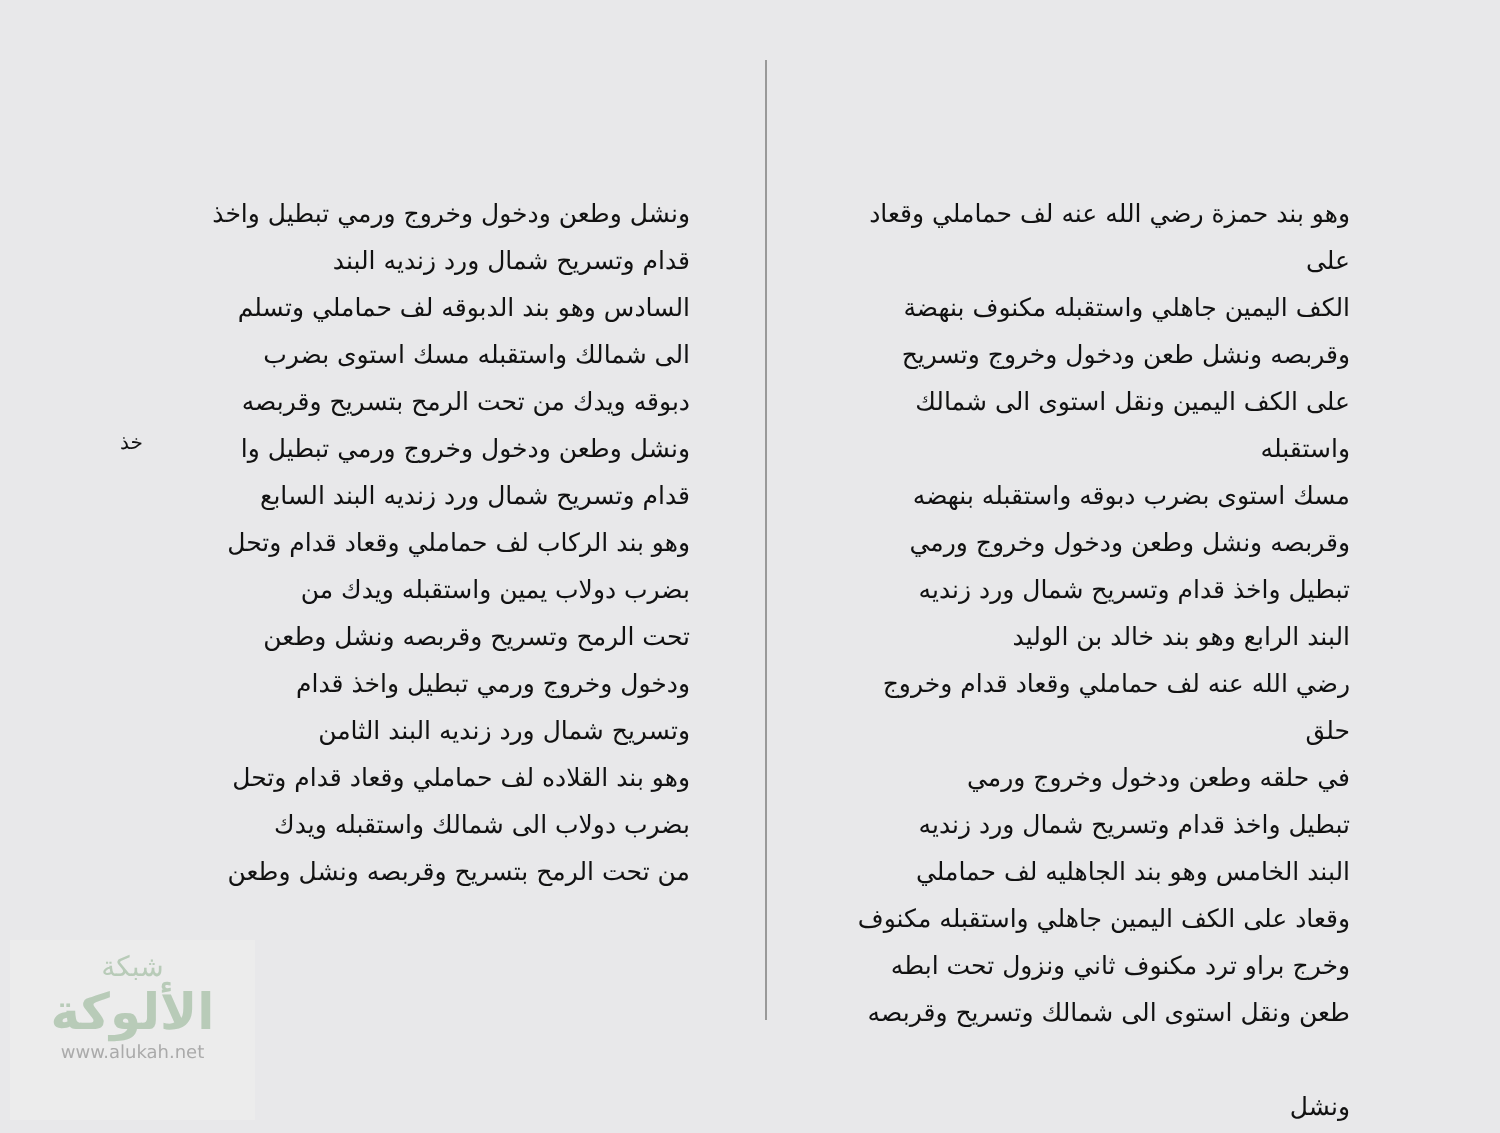وهو بند حمزة رضي الله عنه لف حماملي وقعاد على
الكف اليمين جاهلي واستقبله مكنوف بنهضة
وقربصه ونشل طعن ودخول وخروج وتسريح
على الكف اليمين ونقل استوى الى شمالك واستقبله
مسك استوى بضرب دبوقه واستقبله بنهضه
وقربصه ونشل وطعن ودخول وخروج ورمي
تبطيل واخذ قدام وتسريح شمال ورد زنديه
البند الرابع وهو بند خالد بن الوليد
رضي الله عنه لف حماملي وقعاد قدام وخروج حلق
في حلقه وطعن ودخول وخروج ورمي
تبطيل واخذ قدام وتسريح شمال ورد زنديه
البند الخامس وهو بند الجاهليه لف حماملي
وقعاد على الكف اليمين جاهلي واستقبله مكنوف
وخرج براو ترد مكنوف ثاني ونزول تحت ابطه
طعن ونقل استوى الى شمالك وتسريح وقربصه
ونشل
ونشل وطعن ودخول وخروج ورمي تبطيل واخذ
قدام وتسريح شمال ورد زنديه البند
السادس وهو بند الدبوقه لف حماملي وتسلم
الى شمالك واستقبله مسك استوى بضرب
دبوقه ويدك من تحت الرمح بتسريح وقربصه
ونشل وطعن ودخول وخروج ورمي تبطيل وا
قدام وتسريح شمال ورد زنديه البند السابع
وهو بند الركاب لف حماملي وقعاد قدام وتحل
بضرب دولاب يمين واستقبله ويدك من
تحت الرمح وتسريح وقربصه ونشل وطعن
ودخول وخروج ورمي تبطيل واخذ قدام
وتسريح شمال ورد زنديه البند الثامن
وهو بند القلاده لف حماملي وقعاد قدام وتحل
بضرب دولاب الى شمالك واستقبله ويدك
من تحت الرمح بتسريح وقربصه ونشل وطعن
خذ
شبكة
الألوكة
www.alukah.net